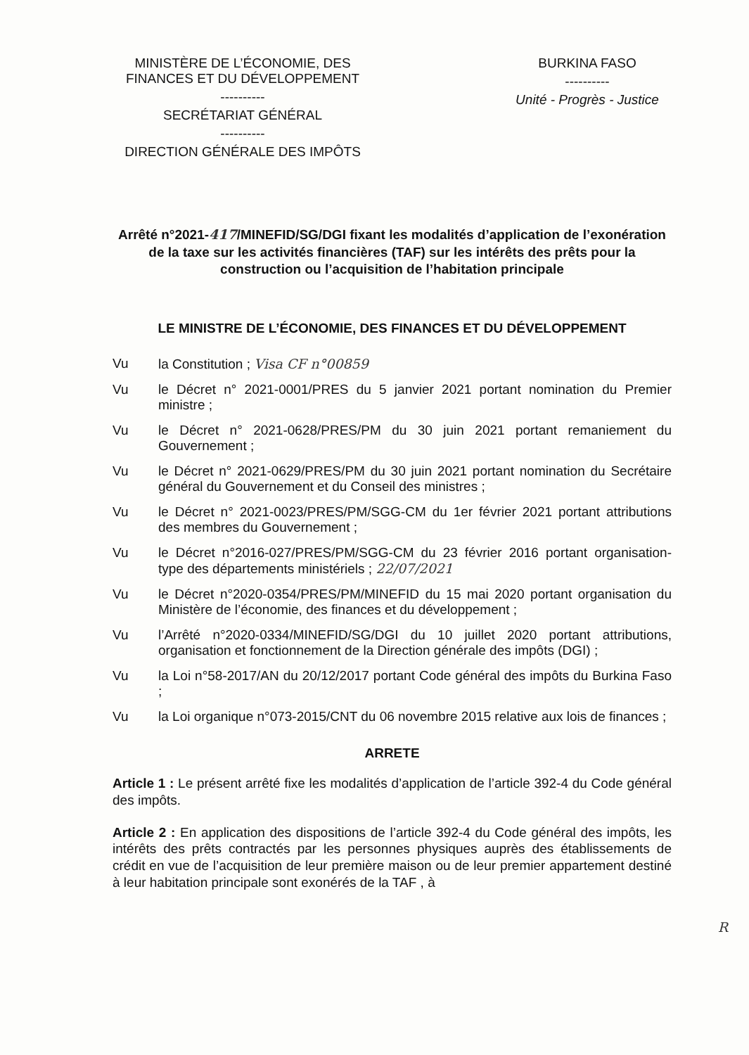MINISTÈRE DE L’ÉCONOMIE, DES FINANCES ET DU DÉVELOPPEMENT
----------
SECRÉTARIAT GÉNÉRAL
----------
DIRECTION GÉNÉRALE DES IMPÔTS
BURKINA FASO
----------
Unité - Progrès - Justice
Arrêté n°2021-417/MINEFID/SG/DGI fixant les modalités d’application de l’exonération de la taxe sur les activités financières (TAF) sur les intérêts des prêts pour la construction ou l’acquisition de l’habitation principale
LE MINISTRE DE L’ÉCONOMIE, DES FINANCES ET DU DÉVELOPPEMENT
Vu la Constitution ; Visa CF n°00859
Vu le Décret n° 2021-0001/PRES du 5 janvier 2021 portant nomination du Premier ministre ;
Vu le Décret n° 2021-0628/PRES/PM du 30 juin 2021 portant remaniement du Gouvernement ;
Vu le Décret n° 2021-0629/PRES/PM du 30 juin 2021 portant nomination du Secrétaire général du Gouvernement et du Conseil des ministres ;
Vu le Décret n° 2021-0023/PRES/PM/SGG-CM du 1er février 2021 portant attributions des membres du Gouvernement ;
Vu le Décret n°2016-027/PRES/PM/SGG-CM du 23 février 2016 portant organisation- type des départements ministériels ; 22/07/2021
Vu le Décret n°2020-0354/PRES/PM/MINEFID du 15 mai 2020 portant organisation du Ministère de l’économie, des finances et du développement ;
Vu l’Arrêté n°2020-0334/MINEFID/SG/DGI du 10 juillet 2020 portant attributions, organisation et fonctionnement de la Direction générale des impôts (DGI) ;
Vu la Loi n°58-2017/AN du 20/12/2017 portant Code général des impôts du Burkina Faso ;
Vu la Loi organique n°073-2015/CNT du 06 novembre 2015 relative aux lois de finances ;
ARRETE
Article 1 : Le présent arrêté fixe les modalités d’application de l’article 392-4 du Code général des impôts.
Article 2 : En application des dispositions de l’article 392-4 du Code général des impôts, les intérêts des prêts contractés par les personnes physiques auprès des établissements de crédit en vue de l’acquisition de leur première maison ou de leur premier appartement destiné à leur habitation principale sont exonérés de la TAF , à
R